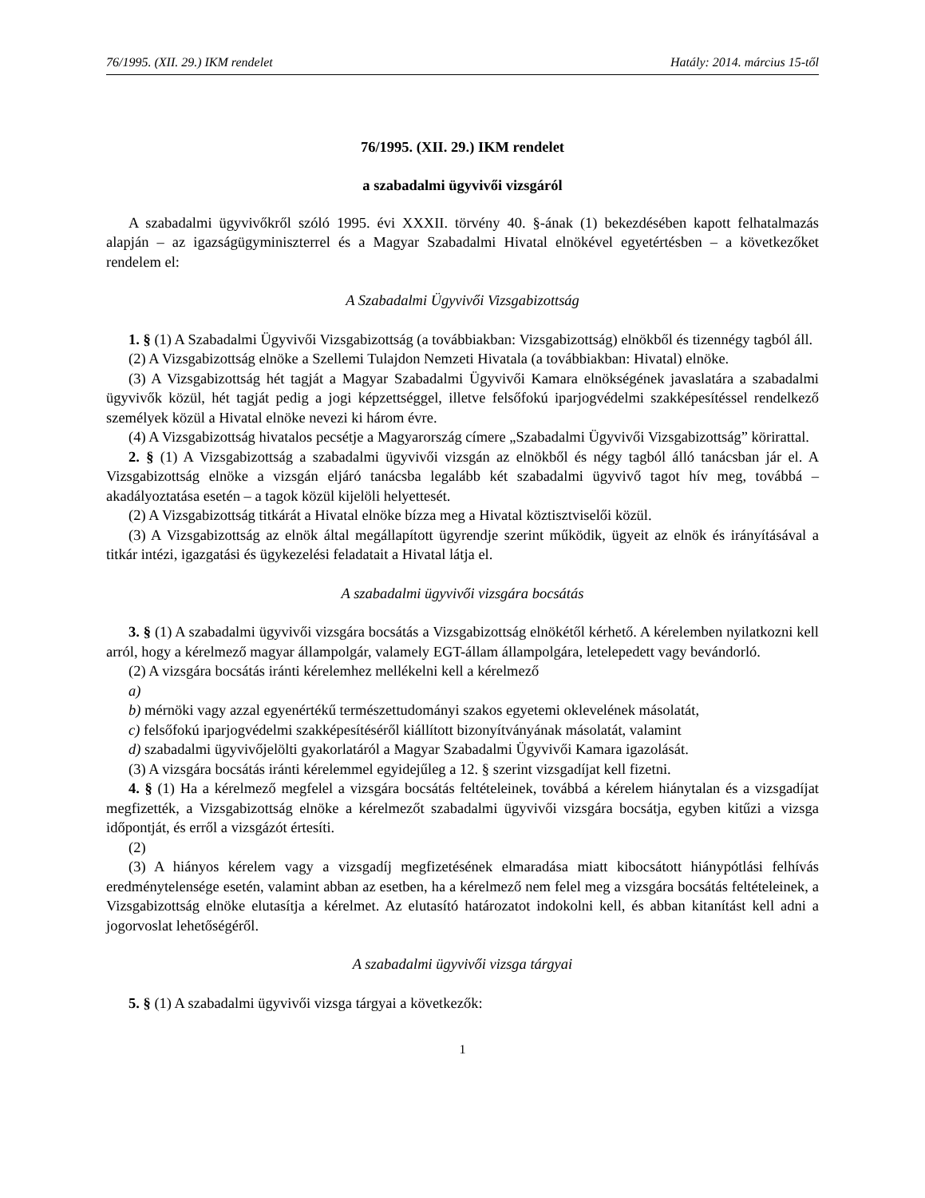76/1995. (XII. 29.) IKM rendelet Hatály: 2014. március 15-től
76/1995. (XII. 29.) IKM rendelet
a szabadalmi ügyvivői vizsgáról
A szabadalmi ügyvivőkről szóló 1995. évi XXXII. törvény 40. §-ának (1) bekezdésében kapott felhatalmazás alapján – az igazságügyminiszterrel és a Magyar Szabadalmi Hivatal elnökével egyetértésben – a következőket rendelem el:
A Szabadalmi Ügyvivői Vizsgabizottság
1. § (1) A Szabadalmi Ügyvivői Vizsgabizottság (a továbbiakban: Vizsgabizottság) elnökből és tizennégy tagból áll.
(2) A Vizsgabizottság elnöke a Szellemi Tulajdon Nemzeti Hivatala (a továbbiakban: Hivatal) elnöke.
(3) A Vizsgabizottság hét tagját a Magyar Szabadalmi Ügyvivői Kamara elnökségének javaslatára a szabadalmi ügyvivők közül, hét tagját pedig a jogi képzettséggel, illetve felsőfokú iparjogvédelmi szakképesítéssel rendelkező személyek közül a Hivatal elnöke nevezi ki három évre.
(4) A Vizsgabizottság hivatalos pecsétje a Magyarország címere „Szabadalmi Ügyvivői Vizsgabizottság” körirattal.
2. § (1) A Vizsgabizottság a szabadalmi ügyvivői vizsgán az elnökből és négy tagból álló tanácsban jár el. A Vizsgabizottság elnöke a vizsgán eljáró tanácsba legalább két szabadalmi ügyvivő tagot hív meg, továbbá – akadályoztatása esetén – a tagok közül kijelöli helyettesét.
(2) A Vizsgabizottság titkárát a Hivatal elnöke bízza meg a Hivatal köztisztviselői közül.
(3) A Vizsgabizottság az elnök által megállapított ügyrendje szerint működik, ügyeit az elnök és irányításával a titkár intézi, igazgatási és ügykezelési feladatait a Hivatal látja el.
A szabadalmi ügyvivői vizsgára bocsátás
3. § (1) A szabadalmi ügyvivői vizsgára bocsátás a Vizsgabizottság elnökétől kérhető. A kérelemben nyilatkozni kell arról, hogy a kérelmező magyar állampolgár, valamely EGT-állam állampolgára, letelepedett vagy bevándorló.
(2) A vizsgára bocsátás iránti kérelemhez mellékelni kell a kérelmező
a)
b) mérnöki vagy azzal egyenértékű természettudományi szakos egyetemi oklevelének másolatát,
c) felsőfokú iparjogvédelmi szakképesítéséről kiállított bizonyítványának másolatát, valamint
d) szabadalmi ügyvivőjelölti gyakorlatáról a Magyar Szabadalmi Ügyvivői Kamara igazolását.
(3) A vizsgára bocsátás iránti kérelemmel egyidejűleg a 12. § szerint vizsgadíjat kell fizetni.
4. § (1) Ha a kérelmező megfelel a vizsgára bocsátás feltételeinek, továbbá a kérelem hiánytalan és a vizsgadíjat megfizették, a Vizsgabizottság elnöke a kérelmezőt szabadalmi ügyvivői vizsgára bocsátja, egyben kitűzi a vizsga időpontját, és erről a vizsgázót értesíti.
(2)
(3) A hiányos kérelem vagy a vizsgadíj megfizetésének elmaradása miatt kibocsátott hiánypótlási felhívás eredménytelensége esetén, valamint abban az esetben, ha a kérelmező nem felel meg a vizsgára bocsátás feltételeinek, a Vizsgabizottság elnöke elutasítja a kérelmet. Az elutasító határozatot indokolni kell, és abban kitanítást kell adni a jogorvoslat lehetőségéről.
A szabadalmi ügyvivői vizsga tárgyai
5. § (1) A szabadalmi ügyvivői vizsga tárgyai a következők:
1